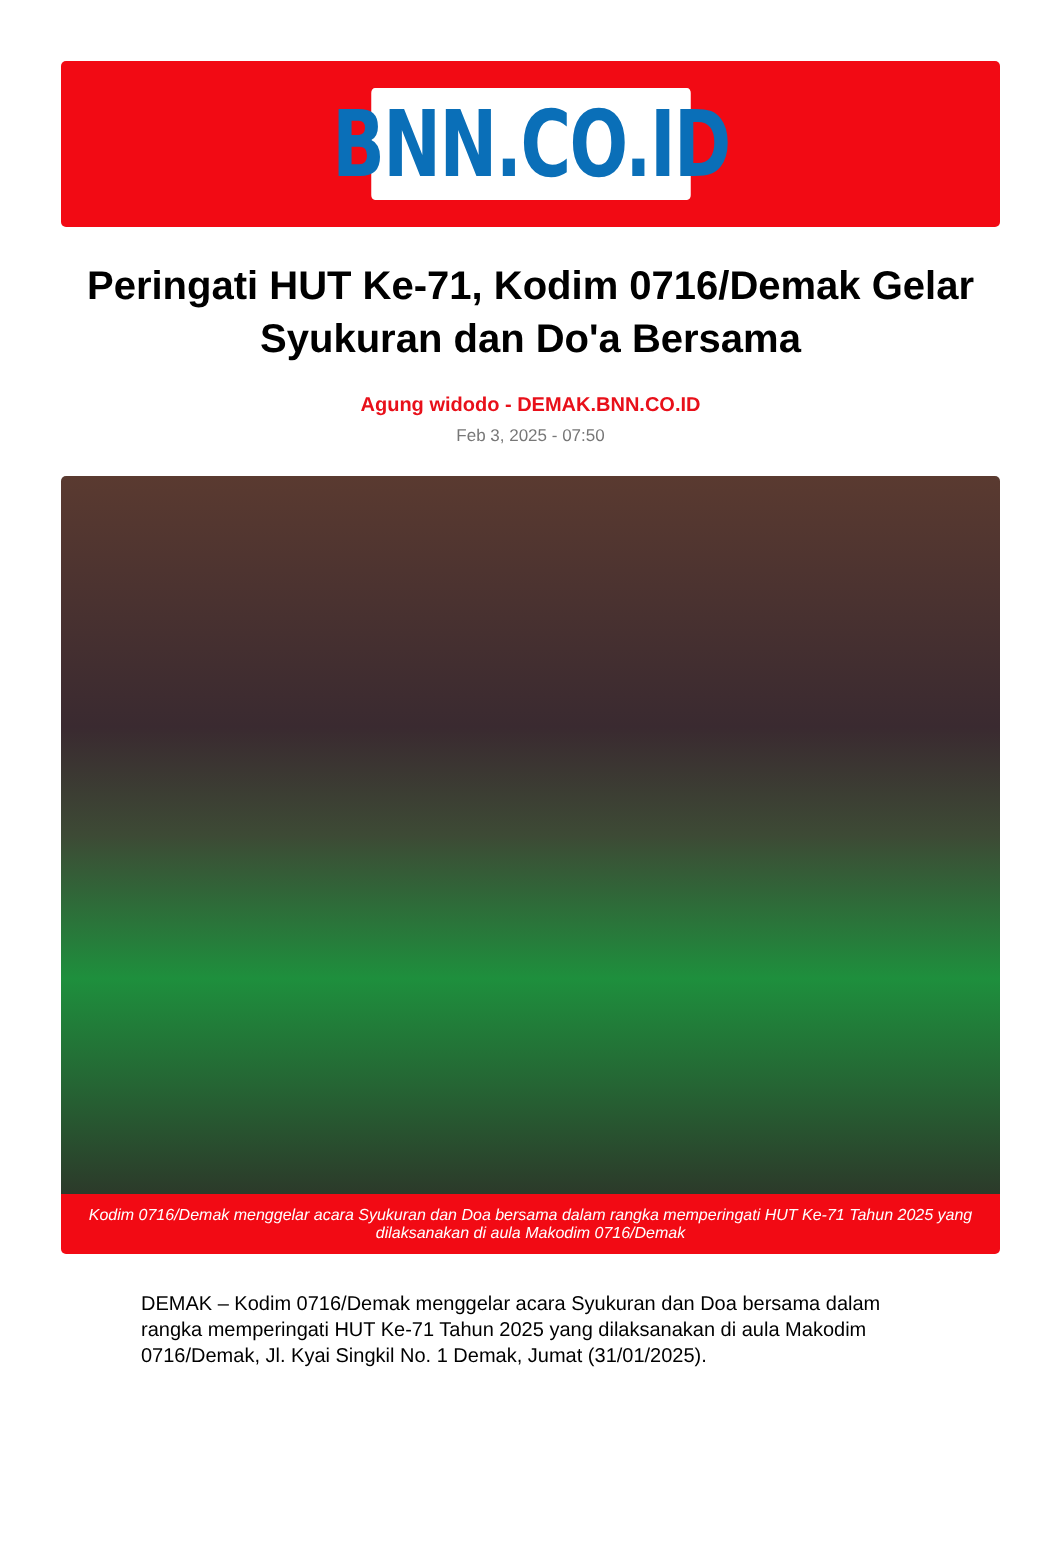BNN.CO.ID
Peringati HUT Ke-71, Kodim 0716/Demak Gelar Syukuran dan Do'a Bersama
Agung widodo - DEMAK.BNN.CO.ID
Feb 3, 2025 - 07:50
Kodim 0716/Demak menggelar acara Syukuran dan Doa bersama dalam rangka memperingati HUT Ke-71 Tahun 2025 yang dilaksanakan di aula Makodim 0716/Demak
DEMAK – Kodim 0716/Demak menggelar acara Syukuran dan Doa bersama dalam rangka memperingati HUT Ke-71 Tahun 2025 yang dilaksanakan di aula Makodim 0716/Demak, Jl. Kyai Singkil No. 1 Demak, Jumat (31/01/2025).